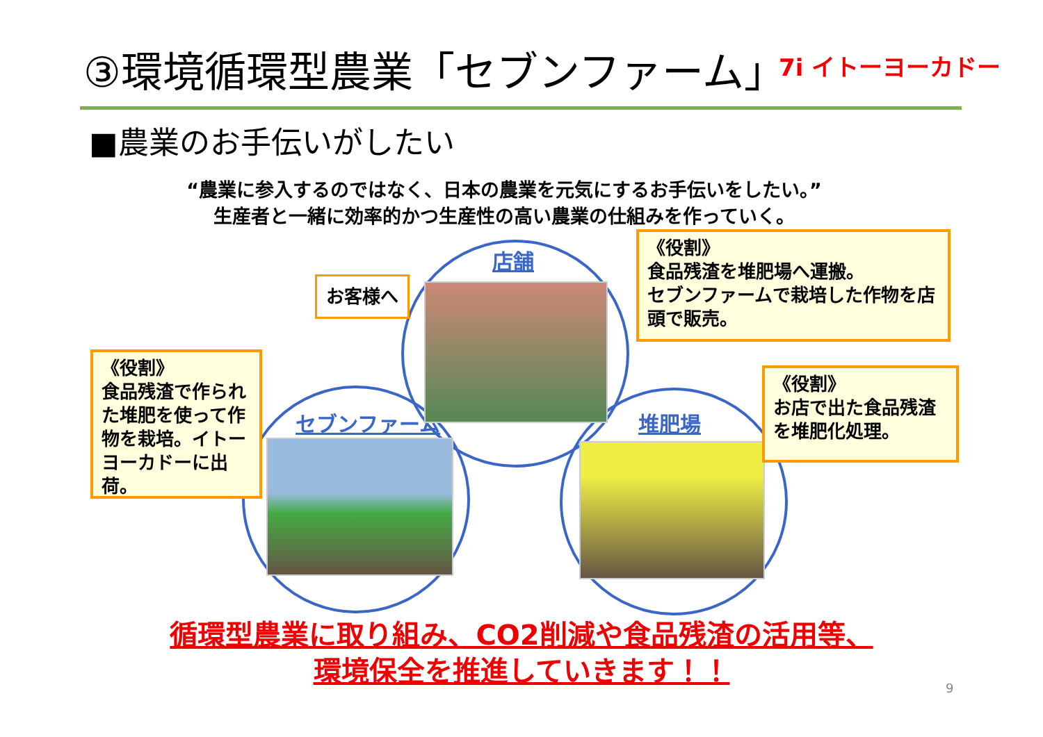③環境循環型農業「セブンファーム」 7i イトーヨーカドー
■農業のお手伝いがしたい
“農業に参入するのではなく、日本の農業を元気にするお手伝いをしたい。”
生産者と一緒に効率的かつ生産性の高い農業の仕組みを作っていく。
店舗
セブンファーム 堆肥場
お客様へ
《役割》
食品残渣を堆肥場へ運搬。
セブンファームで栽培した作物を店頭で販売。
《役割》
食品残渣で作られた堆肥を使って作物を栽培。イトーヨーカドーに出荷。
《役割》
お店で出た食品残渣を堆肥化処理。
循環型農業に取り組み、CO2削減や食品残渣の活用等、
環境保全を推進していきます！！
9